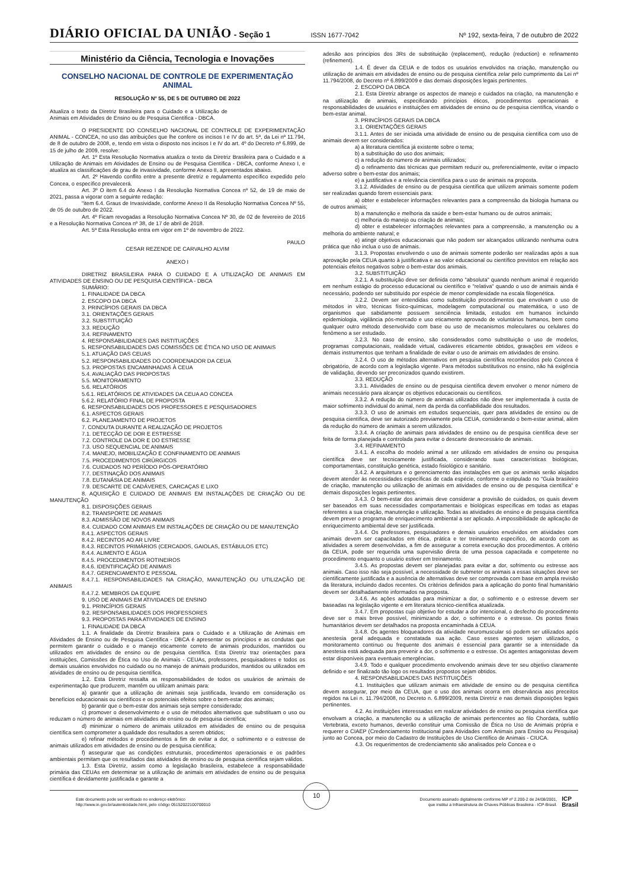DIÁRIO OFICIAL DA UNIÃO - Seção 1 ISSN 1677-7042 Nº 192, sexta-feira, 7 de outubro de 2022
Ministério da Ciência, Tecnologia e Inovações
CONSELHO NACIONAL DE CONTROLE DE EXPERIMENTAÇÃO ANIMAL
RESOLUÇÃO Nº 55, DE 5 DE OUTUBRO DE 2022
Atualiza o texto da Diretriz Brasileira para o Cuidado e a Utilização de Animais em Atividades de Ensino ou de Pesquisa Científica - DBCA.
O PRESIDENTE DO CONSELHO NACIONAL DE CONTROLE DE EXPERIMENTAÇÃO ANIMAL - CONCEA, no uso das atribuições que lhe confere os incisos I e IV do art. 5º, da Lei nº 11.794, de 8 de outubro de 2008, e, tendo em vista o disposto nos incisos I e IV do art. 4º do Decreto nº 6.899, de 15 de julho de 2009, resolve:
Art. 1º Esta Resolução Normativa atualiza o texto da Diretriz Brasileira para o Cuidado e a Utilização de Animais em Atividades de Ensino ou de Pesquisa Científica - DBCA, conforme Anexo I, e atualiza as classificações de grau de invasividade, conforme Anexo II, apresentados abaixo.
Art. 2º Havendo conflito entre a presente diretriz e regulamento específico expedido pelo Concea, o específico prevalecerá.
Art. 3º O item 6.4 do Anexo I da Resolução Normativa Concea nº 52, de 19 de maio de 2021, passa a vigorar com a seguinte redação:
"item 6.4. Graus de Invasividade, conforme Anexo II da Resolução Normativa Concea Nº 55, de 05 de outubro de 2022.
Art. 4º Ficam revogadas a Resolução Normativa Concea Nº 30, de 02 de fevereiro de 2016 e a Resolução Normativa Concea nº 38, de 17 de abril de 2018.
Art. 5º Esta Resolução entra em vigor em 1º de novembro de 2022.
PAULO
CESAR REZENDE DE CARVALHO ALVIM
ANEXO I
DIRETRIZ BRASILEIRA PARA O CUIDADO E A UTILIZAÇÃO DE ANIMAIS EM ATIVIDADES DE ENSINO OU DE PESQUISA CIENTÍFICA - DBCA
SUMÁRIO:
1. FINALIDADE DA DBCA
2. ESCOPO DA DBCA
3. PRINCÍPIOS GERAIS DA DBCA
3.1. ORIENTAÇÕES GERAIS
3.2. SUBSTITUIÇÃO
3.3. REDUÇÃO
3.4. REFINAMENTO
4. RESPONSABILIDADES DAS INSTITUIÇÕES
5. RESPONSABILIDADES DAS COMISSÕES DE ÉTICA NO USO DE ANIMAIS
5.1. ATUAÇÃO DAS CEUAS
5.2. RESPONSABILIDADES DO COORDENADOR DA CEUA
5.3. PROPOSTAS ENCAMINHADAS À CEUA
5.4. AVALIAÇÃO DAS PROPOSTAS
5.5. MONITORAMENTO
5.6. RELATÓRIOS
5.6.1. RELATÓRIOS DE ATIVIDADES DA CEUA AO CONCEA
5.6.2. RELATÓRIO FINAL DE PROPOSTA
6. RESPONSABILIDADES DOS PROFESSORES E PESQUISADORES
6.1. ASPECTOS GERAIS
6.2. PLANEJAMENTO DE PROJETOS
7. CONDUTA DURANTE A REALIZAÇÃO DE PROJETOS
7.1. DETECÇÃO DE DOR E ESTRESSE
7.2. CONTROLE DA DOR E DO ESTRESSE
7.3. USO SEQUENCIAL DE ANIMAIS
7.4. MANEJO, IMOBILIZAÇÃO E CONFINAMENTO DE ANIMAIS
7.5. PROCEDIMENTOS CIRÚRGICOS
7.6. CUIDADOS NO PERÍODO PÓS-OPERATÓRIO
7.7. DESTINAÇÃO DOS ANIMAIS
7.8. EUTANÁSIA DE ANIMAIS
7.9. DESCARTE DE CADÁVERES, CARCAÇAS E LIXO
8. AQUISIÇÃO E CUIDADO DE ANIMAIS EM INSTALAÇÕES DE CRIAÇÃO OU DE MANUTENÇÃO
8.1. DISPOSIÇÕES GERAIS
8.2. TRANSPORTE DE ANIMAIS
8.3. ADMISSÃO DE NOVOS ANIMAIS
8.4. CUIDADO COM ANIMAIS EM INSTALAÇÕES DE CRIAÇÃO OU DE MANUTENÇÃO
8.4.1. ASPECTOS GERAIS
8.4.2. RECINTOS AO AR LIVRE
8.4.3. RECINTOS PRIMÁRIOS (CERCADOS, GAIOLAS, ESTÁBULOS ETC)
8.4.4. ALIMENTO E ÁGUA
8.4.5. PROCEDIMENTOS ROTINEIROS
8.4.6. IDENTIFICAÇÃO DE ANIMAIS
8.4.7. GERENCIAMENTO E PESSOAL
8.4.7.1. RESPONSABILIDADES NA CRIAÇÃO, MANUTENÇÃO OU UTILIZAÇÃO DE ANIMAIS
8.4.7.2. MEMBROS DA EQUIPE
9. USO DE ANIMAIS EM ATIVIDADES DE ENSINO
9.1. PRINCÍPIOS GERAIS
9.2. RESPONSABILIDADES DOS PROFESSORES
9.3. PROPOSTAS PARA ATIVIDADES DE ENSINO
1. FINALIDADE DA DBCA
1.1. A finalidade da Diretriz Brasileira para o Cuidado e a Utilização de Animais em Atividades de Ensino ou de Pesquisa Científica - DBCA é apresentar os princípios e as condutas que permitem garantir o cuidado e o manejo eticamente correto de animais produzidos, mantidos ou utilizados em atividades de ensino ou de pesquisa científica. Esta Diretriz traz orientações para instituições, Comissões de Ética no Uso de Animais - CEUAs, professores, pesquisadores e todos os demais usuários envolvidos no cuidado ou no manejo de animais produzidos, mantidos ou utilizados em atividades de ensino ou de pesquisa científica.
1.2. Esta Diretriz ressalta as responsabilidades de todos os usuários de animais de experimentação que produzem, mantêm ou utilizam animais para:
a) garantir que a utilização de animais seja justificada, levando em consideração os benefícios educacionais ou científicos e os potenciais efeitos sobre o bem-estar dos animais;
b) garantir que o bem-estar dos animais seja sempre considerado;
c) promover o desenvolvimento e o uso de métodos alternativos que substituam o uso ou reduzam o número de animais em atividades de ensino ou de pesquisa científica;
d) minimizar o número de animais utilizados em atividades de ensino ou de pesquisa científica sem comprometer a qualidade dos resultados a serem obtidos;
e) refinar métodos e procedimentos a fim de evitar a dor, o sofrimento e o estresse de animais utilizados em atividades de ensino ou de pesquisa científica;
f) assegurar que as condições estruturais, procedimentos operacionais e os padrões ambientais permitam que os resultados das atividades de ensino ou de pesquisa científica sejam válidos.
1.3. Esta Diretriz, assim como a legislação brasileira, estabelece a responsabilidade primária das CEUAs em determinar se a utilização de animais em atividades de ensino ou de pesquisa científica é devidamente justificada e garante a
adesão aos princípios dos 3Rs de substituição (replacement), redução (reduction) e refinamento (refinement).
1.4. É dever da CEUA e de todos os usuários envolvidos na criação, manutenção ou utilização de animais em atividades de ensino ou de pesquisa científica zelar pelo cumprimento da Lei nº 11.794/2008, do Decreto nº 6.899/2009 e das demais disposições legais pertinentes.
2. ESCOPO DA DBCA
2.1. Esta Diretriz abrange os aspectos de manejo e cuidados na criação, na manutenção e na utilização de animais, especificando princípios éticos, procedimentos operacionais e responsabilidades de usuários e instituições em atividades de ensino ou de pesquisa científica, visando o bem-estar animal.
3. PRINCÍPIOS GERAIS DA DBCA
3.1. ORIENTAÇÕES GERAIS
3.1.1. Antes de ser iniciada uma atividade de ensino ou de pesquisa científica com uso de animais devem ser considerados:
a) a literatura científica já existente sobre o tema;
b) a substituição do uso dos animais;
c) a redução do número de animais utilizados;
d) o refinamento das técnicas que permitam reduzir ou, preferencialmente, evitar o impacto adverso sobre o bem-estar dos animais;
e) a justificativa e a relevância científica para o uso de animais na proposta.
3.1.2. Atividades de ensino ou de pesquisa científica que utilizem animais somente podem ser realizadas quando forem essenciais para:
a) obter e estabelecer informações relevantes para a compreensão da biologia humana ou de outros animais;
b) a manutenção e melhoria da saúde e bem-estar humano ou de outros animais;
c) melhoria do manejo ou criação de animais;
d) obter e estabelecer informações relevantes para a compreensão, a manutenção ou a melhoria do ambiente natural; e
e) atingir objetivos educacionais que não podem ser alcançados utilizando nenhuma outra prática que não inclua o uso de animais.
3.1.3. Propostas envolvendo o uso de animais somente poderão ser realizadas após a sua aprovação pela CEUA quanto à justificativa e ao valor educacional ou científico previstos em relação aos potenciais efeitos negativos sobre o bem-estar dos animais.
3.2. SUBSTITUIÇÃO
3.2.1. A substituição deve ser definida como "absoluta" quando nenhum animal é requerido em nenhum estágio do processo educacional ou científico e "relativa" quando o uso de animais ainda é necessário, podendo ser substituído por espécie de menor complexidade na escala filogenética.
3.2.2. Devem ser entendidas como substituição procedimentos que envolvam o uso de métodos in vitro, técnicas físico-químicas, modelagem computacional ou matemática, o uso de organismos que sabidamente possuem senciência limitada, estudos em humanos incluindo epidemiologia, vigilância pós-mercado e uso eticamente aprovado de voluntários humanos, bem como qualquer outro método desenvolvido com base ou uso de mecanismos moleculares ou celulares do fenômeno a ser estudado.
3.2.3. No caso de ensino, são considerados como substituição o uso de modelos, programas computacionais, realidade virtual, cadáveres eticamente obtidos, gravações em vídeos e demais instrumentos que tenham a finalidade de evitar o uso de animais em atividades de ensino.
3.2.4. O uso de métodos alternativos em pesquisa científica reconhecidos pelo Concea é obrigatório, de acordo com a legislação vigente. Para métodos substitutivos no ensino, não há exigência de validação, devendo ser preconizados quando existirem.
3.3. REDUÇÃO
3.3.1. Atividades de ensino ou de pesquisa científica devem envolver o menor número de animais necessário para alcançar os objetivos educacionais ou científicos.
3.3.2. A redução do número de animais utilizados não deve ser implementada à custa de maior sofrimento individual do animal, nem da perda da confiabilidade dos resultados.
3.3.3. O uso de animais em estudos sequenciais, quer para atividades de ensino ou de pesquisa científica, deve ser autorizado previamente pela CEUA, considerando o bem-estar animal, além da redução do número de animais a serem utilizados.
3.3.4. A criação de animais para atividades de ensino ou de pesquisa científica deve ser feita de forma planejada e controlada para evitar o descarte desnecessário de animais.
3.4. REFINAMENTO
3.4.1. A escolha do modelo animal a ser utilizado em atividades de ensino ou pesquisa científica deve ser tecnicamente justificada, considerando suas características biológicas, comportamentais, constituição genética, estado fisiológico e sanitário.
3.4.2. A arquitetura e o gerenciamento das instalações em que os animais serão alojados devem atender às necessidades específicas de cada espécie, conforme o estipulado no "Guia brasileiro de criação, manutenção ou utilização de animais em atividades de ensino ou de pesquisa científica" e demais disposições legais pertinentes.
3.4.3. O bem-estar dos animais deve considerar a provisão de cuidados, os quais devem ser baseados em suas necessidades comportamentais e biológicas específicas em todas as etapas referentes a sua criação, manutenção e utilização. Todas as atividades de ensino e de pesquisa científica devem prever o programa de enriquecimento ambiental a ser aplicado. A impossibilidade de aplicação de enriquecimento ambiental deve ser justificada.
3.4.4. Os professores, pesquisadores e demais usuários envolvidos em atividades com animais devem ser capacitados em ética, prática e ter treinamento específico, de acordo com as atividades a serem desenvolvidas, a fim de assegurar a correta execução dos procedimentos. A critério da CEUA, pode ser requerida uma supervisão direta de uma pessoa capacitada e competente no procedimento enquanto o usuário estiver em treinamento.
3.4.5. As propostas devem ser planejadas para evitar a dor, sofrimento ou estresse aos animais. Caso isso não seja possível, a necessidade de submeter os animais a essas situações deve ser cientificamente justificada e a ausência de alternativas deve ser comprovada com base em ampla revisão da literatura, incluindo dados recentes. Os critérios definidos para a aplicação do ponto final humanitário devem ser detalhadamente informados na proposta.
3.4.6. As ações adotadas para minimizar a dor, o sofrimento e o estresse devem ser baseadas na legislação vigente e em literatura técnico-científica atualizada.
3.4.7. Em propostas cujo objetivo for estudar a dor intencional, o desfecho do procedimento deve ser o mais breve possível, minimizando a dor, o sofrimento e o estresse. Os pontos finais humanitários devem ser detalhados na proposta encaminhada à CEUA.
3.4.8. Os agentes bloqueadores da atividade neuromuscular só podem ser utilizados após anestesia geral adequada e constatada sua ação. Caso esses agentes sejam utilizados, o monitoramento contínuo ou frequente dos animais é essencial para garantir se a intensidade da anestesia está adequada para prevenir a dor, o sofrimento e o estresse. Os agentes antagonistas devem estar disponíveis para eventuais emergências.
3.4.9. Todo e qualquer procedimento envolvendo animais deve ter seu objetivo claramente definido e ser finalizado tão logo os resultados propostos sejam obtidos.
4. RESPONSABILIDADES DAS INSTITUIÇÕES
4.1. Instituições que utilizam animais em atividade de ensino ou de pesquisa científica devem assegurar, por meio da CEUA, que o uso dos animais ocorra em observância aos preceitos regidos na Lei n. 11.794/2008, no Decreto n. 6.899/2009, nesta Diretriz e nas demais disposições legais pertinentes.
4.2. As instituições interessadas em realizar atividades de ensino ou pesquisa científica que envolvam a criação, a manutenção ou a utilização de animais pertencentes ao filo Chordata, subfilo Vertebrata, exceto humanos, deverão constituir uma Comissão de Ética no Uso de Animais própria e requerer o CIAEP (Credenciamento Institucional para Atividades com Animais para Ensino ou Pesquisa) junto ao Concea, por meio do Cadastro de Instituições de Uso Científico de Animais - CIUCA.
4.3. Os requerimentos de credenciamento são analisados pelo Concea e o
Este documento pode ser verificado no endereço eletrônico
http://www.in.gov.br/autenticidade.html, pelo código 05152022100700010
10
Documento assinado digitalmente conforme MP nº 2.200-2 de 24/08/2001,
que institui a Infraestrutura de Chaves Públicas Brasileira - ICP-Brasil.
ICP
Brasil